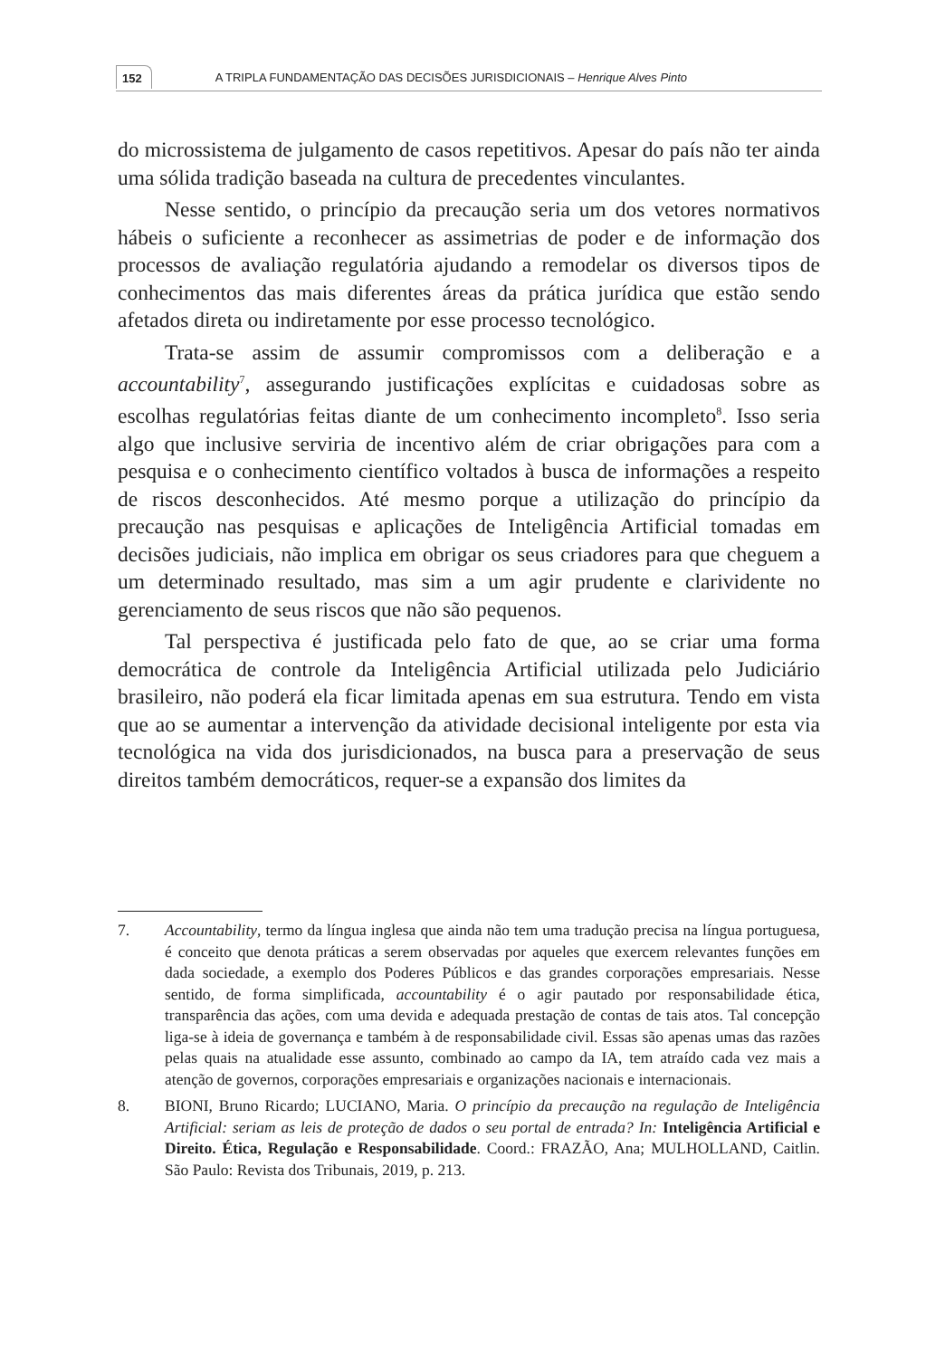152 A TRIPLA FUNDAMENTAÇÃO DAS DECISÕES JURISDICIONAIS – Henrique Alves Pinto
do microssistema de julgamento de casos repetitivos. Apesar do país não ter ainda uma sólida tradição baseada na cultura de precedentes vinculantes.
Nesse sentido, o princípio da precaução seria um dos vetores normativos hábeis o suficiente a reconhecer as assimetrias de poder e de informação dos processos de avaliação regulatória ajudando a remodelar os diversos tipos de conhecimentos das mais diferentes áreas da prática jurídica que estão sendo afetados direta ou indiretamente por esse processo tecnológico.
Trata-se assim de assumir compromissos com a deliberação e a accountability<sup>7</sup>, assegurando justificações explícitas e cuidadosas sobre as escolhas regulatórias feitas diante de um conhecimento incompleto<sup>8</sup>. Isso seria algo que inclusive serviria de incentivo além de criar obrigações para com a pesquisa e o conhecimento científico voltados à busca de informações a respeito de riscos desconhecidos. Até mesmo porque a utilização do princípio da precaução nas pesquisas e aplicações de Inteligência Artificial tomadas em decisões judiciais, não implica em obrigar os seus criadores para que cheguem a um determinado resultado, mas sim a um agir prudente e clarividente no gerenciamento de seus riscos que não são pequenos.
Tal perspectiva é justificada pelo fato de que, ao se criar uma forma democrática de controle da Inteligência Artificial utilizada pelo Judiciário brasileiro, não poderá ela ficar limitada apenas em sua estrutura. Tendo em vista que ao se aumentar a intervenção da atividade decisional inteligente por esta via tecnológica na vida dos jurisdicionados, na busca para a preservação de seus direitos também democráticos, requer-se a expansão dos limites da
7. Accountability, termo da língua inglesa que ainda não tem uma tradução precisa na língua portuguesa, é conceito que denota práticas a serem observadas por aqueles que exercem relevantes funções em dada sociedade, a exemplo dos Poderes Públicos e das grandes corporações empresariais. Nesse sentido, de forma simplificada, accountability é o agir pautado por responsabilidade ética, transparência das ações, com uma devida e adequada prestação de contas de tais atos. Tal concepção liga-se à ideia de governança e também à de responsabilidade civil. Essas são apenas umas das razões pelas quais na atualidade esse assunto, combinado ao campo da IA, tem atraído cada vez mais a atenção de governos, corporações empresariais e organizações nacionais e internacionais.
8. BIONI, Bruno Ricardo; LUCIANO, Maria. O princípio da precaução na regulação de Inteligência Artificial: seriam as leis de proteção de dados o seu portal de entrada? In: Inteligência Artificial e Direito. Ética, Regulação e Responsabilidade. Coord.: FRAZÃO, Ana; MULHOLLAND, Caitlin. São Paulo: Revista dos Tribunais, 2019, p. 213.